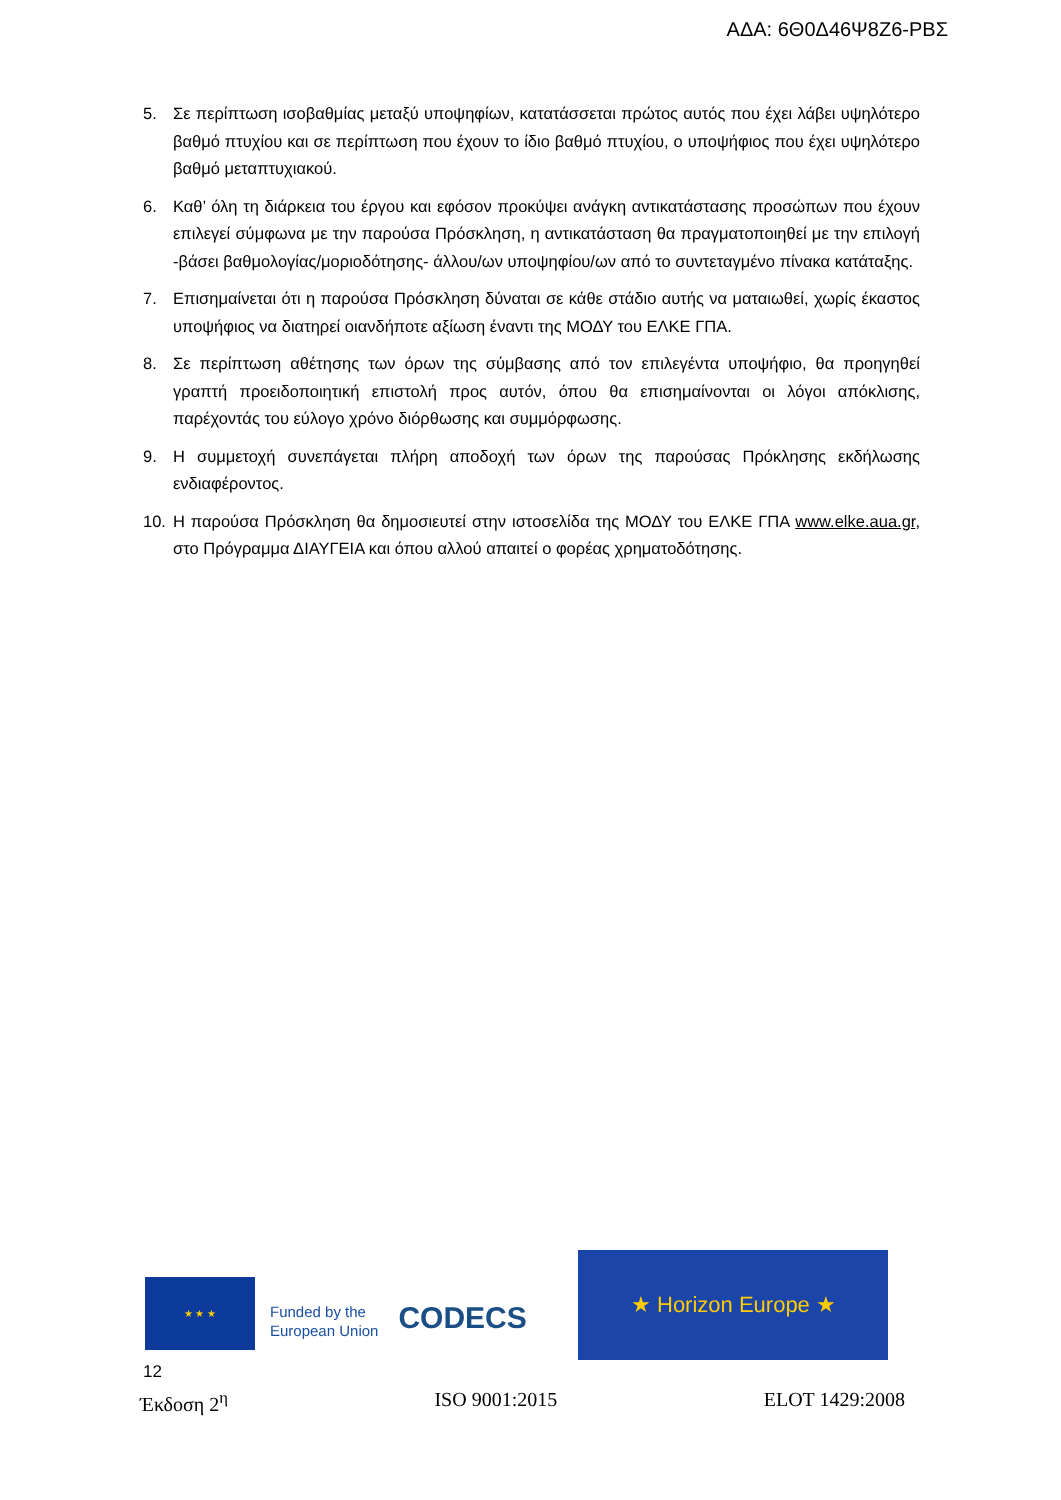ΑΔΑ: 6Θ0Δ46Ψ8Ζ6-ΡΒΣ
5. Σε περίπτωση ισοβαθμίας μεταξύ υποψηφίων, κατατάσσεται πρώτος αυτός που έχει λάβει υψηλότερο βαθμό πτυχίου και σε περίπτωση που έχουν το ίδιο βαθμό πτυχίου, ο υποψήφιος που έχει υψηλότερο βαθμό μεταπτυχιακού.
6. Καθ’ όλη τη διάρκεια του έργου και εφόσον προκύψει ανάγκη αντικατάστασης προσώπων που έχουν επιλεγεί σύμφωνα με την παρούσα Πρόσκληση, η αντικατάσταση θα πραγματοποιηθεί με την επιλογή -βάσει βαθμολογίας/μοριοδότησης- άλλου/ων υποψηφίου/ων από το συντεταγμένο πίνακα κατάταξης.
7. Επισημαίνεται ότι η παρούσα Πρόσκληση δύναται σε κάθε στάδιο αυτής να ματαιωθεί, χωρίς έκαστος υποψήφιος να διατηρεί οιανδήποτε αξίωση έναντι της ΜΟΔΥ του ΕΛΚΕ ΓΠΑ.
8. Σε περίπτωση αθέτησης των όρων της σύμβασης από τον επιλεγέντα υποψήφιο, θα προηγηθεί γραπτή προειδοποιητική επιστολή προς αυτόν, όπου θα επισημαίνονται οι λόγοι απόκλισης, παρέχοντάς του εύλογο χρόνο διόρθωσης και συμμόρφωσης.
9. Η συμμετοχή συνεπάγεται πλήρη αποδοχή των όρων της παρούσας Πρόκλησης εκδήλωσης ενδιαφέροντος.
10. Η παρούσα Πρόσκληση θα δημοσιευτεί στην ιστοσελίδα της ΜΟΔΥ του ΕΛΚΕ ΓΠΑ www.elke.aua.gr, στο Πρόγραμμα ΔΙΑΥΓΕΙΑ και όπου αλλού απαιτεί ο φορέας χρηματοδότησης.
★ ★ ★
Funded by the
European Union
CODECS
★ Horizon Europe ★
12
Έκδοση 2<sup>η</sup> ISO 9001:2015 ELOT 1429:2008